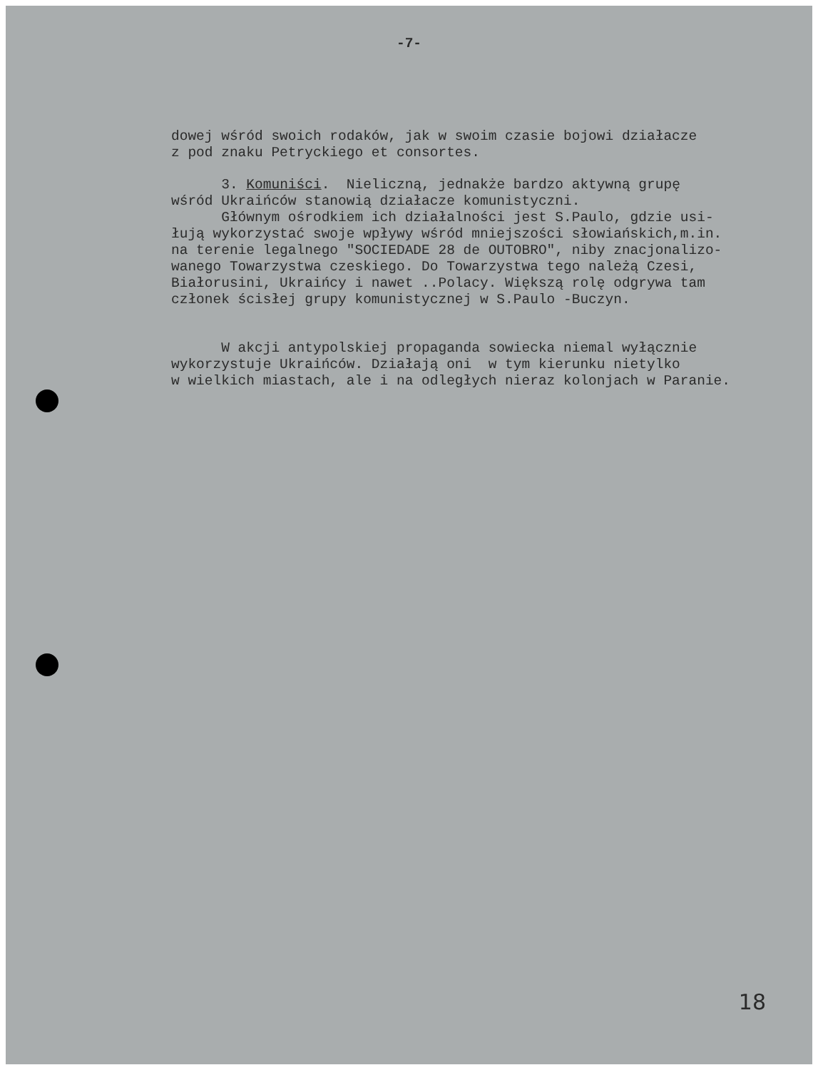-7-
dowej wśród swoich rodaków, jak w swoim czasie bojowi działacze z pod znaku Petryckiego et consortes.
3. Komuniści. Nieliczną, jednakże bardzo aktywną grupę wśród Ukraińców stanowią działacze komunistyczni. Głównym ośrodkiem ich działalności jest S.Paulo, gdzie usi- łują wykorzystać swoje wpływy wśród mniejszości słowiańskich,m.in. na terenie legalnego "SOCIEDADE 28 de OUTOBRO", niby znacjonalizo- wanego Towarzystwa czeskiego. Do Towarzystwa tego należą Czesi, Białorusini, Ukraińcy i nawet ..Polacy. Większą rolę odgrywa tam członek ścisłej grupy komunistycznej w S.Paulo -Buczyn.
W akcji antypolskiej propaganda sowiecka niemal wyłącznie wykorzystuje Ukraińców. Działają oni w tym kierunku nietylko w wielkich miastach, ale i na odległych nieraz kolonjach w Paranie.
18